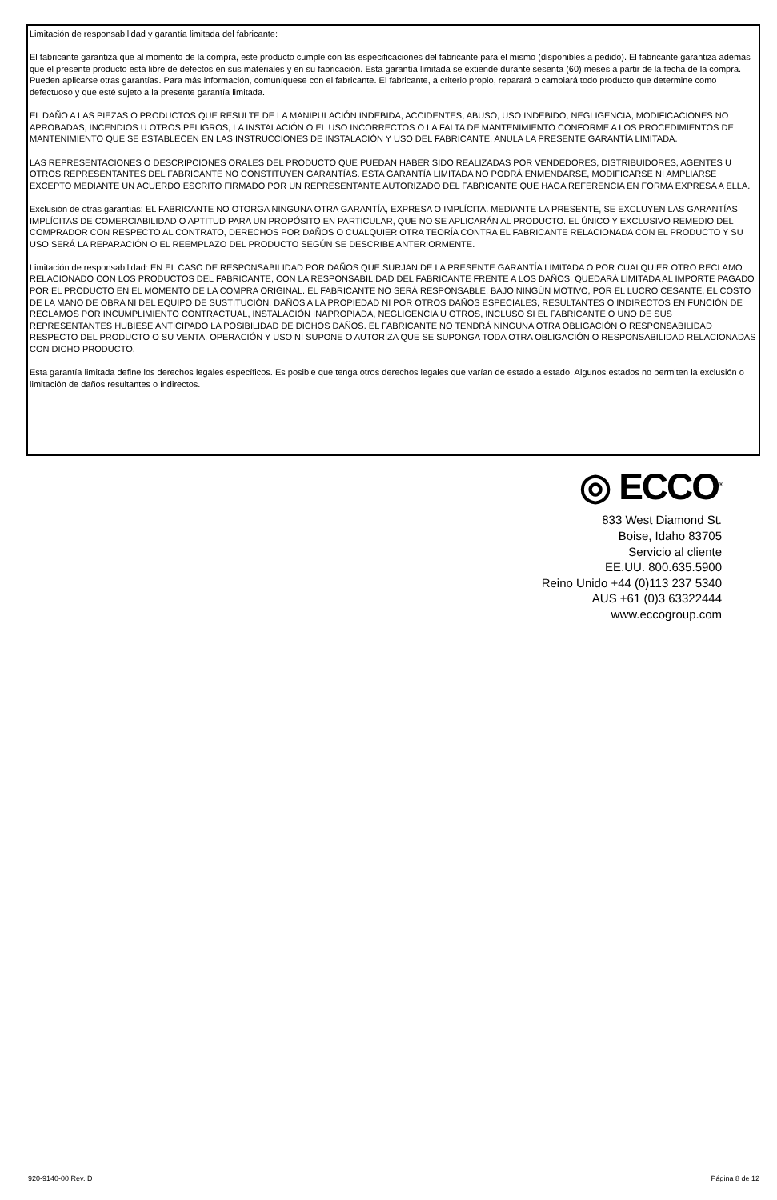Limitación de responsabilidad y garantía limitada del fabricante:
El fabricante garantiza que al momento de la compra, este producto cumple con las especificaciones del fabricante para el mismo (disponibles a pedido). El fabricante garantiza además que el presente producto está libre de defectos en sus materiales y en su fabricación. Esta garantía limitada se extiende durante sesenta (60) meses a partir de la fecha de la compra. Pueden aplicarse otras garantías. Para más información, comuníquese con el fabricante. El fabricante, a criterio propio, reparará o cambiará todo producto que determine como defectuoso y que esté sujeto a la presente garantía limitada.
EL DAÑO A LAS PIEZAS O PRODUCTOS QUE RESULTE DE LA MANIPULACIÓN INDEBIDA, ACCIDENTES, ABUSO, USO INDEBIDO, NEGLIGENCIA, MODIFICACIONES NO APROBADAS, INCENDIOS U OTROS PELIGROS, LA INSTALACIÓN O EL USO INCORRECTOS O LA FALTA DE MANTENIMIENTO CONFORME A LOS PROCEDIMIENTOS DE MANTENIMIENTO QUE SE ESTABLECEN EN LAS INSTRUCCIONES DE INSTALACIÓN Y USO DEL FABRICANTE, ANULA LA PRESENTE GARANTÍA LIMITADA.
LAS REPRESENTACIONES O DESCRIPCIONES ORALES DEL PRODUCTO QUE PUEDAN HABER SIDO REALIZADAS POR VENDEDORES, DISTRIBUIDORES, AGENTES U OTROS REPRESENTANTES DEL FABRICANTE NO CONSTITUYEN GARANTÍAS. ESTA GARANTÍA LIMITADA NO PODRÁ ENMENDARSE, MODIFICARSE NI AMPLIARSE EXCEPTO MEDIANTE UN ACUERDO ESCRITO FIRMADO POR UN REPRESENTANTE AUTORIZADO DEL FABRICANTE QUE HAGA REFERENCIA EN FORMA EXPRESA A ELLA.
Exclusión de otras garantías: EL FABRICANTE NO OTORGA NINGUNA OTRA GARANTÍA, EXPRESA O IMPLÍCITA. MEDIANTE LA PRESENTE, SE EXCLUYEN LAS GARANTÍAS IMPLÍCITAS DE COMERCIABILIDAD O APTITUD PARA UN PROPÓSITO EN PARTICULAR, QUE NO SE APLICARÁN AL PRODUCTO. EL ÚNICO Y EXCLUSIVO REMEDIO DEL COMPRADOR CON RESPECTO AL CONTRATO, DERECHOS POR DAÑOS O CUALQUIER OTRA TEORÍA CONTRA EL FABRICANTE RELACIONADA CON EL PRODUCTO Y SU USO SERÁ LA REPARACIÓN O EL REEMPLAZO DEL PRODUCTO SEGÚN SE DESCRIBE ANTERIORMENTE.
Limitación de responsabilidad: EN EL CASO DE RESPONSABILIDAD POR DAÑOS QUE SURJAN DE LA PRESENTE GARANTÍA LIMITADA O POR CUALQUIER OTRO RECLAMO RELACIONADO CON LOS PRODUCTOS DEL FABRICANTE, CON LA RESPONSABILIDAD DEL FABRICANTE FRENTE A LOS DAÑOS, QUEDARÁ LIMITADA AL IMPORTE PAGADO POR EL PRODUCTO EN EL MOMENTO DE LA COMPRA ORIGINAL. EL FABRICANTE NO SERÁ RESPONSABLE, BAJO NINGÚN MOTIVO, POR EL LUCRO CESANTE, EL COSTO DE LA MANO DE OBRA NI DEL EQUIPO DE SUSTITUCIÓN, DAÑOS A LA PROPIEDAD NI POR OTROS DAÑOS ESPECIALES, RESULTANTES O INDIRECTOS EN FUNCIÓN DE RECLAMOS POR INCUMPLIMIENTO CONTRACTUAL, INSTALACIÓN INAPROPIADA, NEGLIGENCIA U OTROS, INCLUSO SI EL FABRICANTE O UNO DE SUS REPRESENTANTES HUBIESE ANTICIPADO LA POSIBILIDAD DE DICHOS DAÑOS. EL FABRICANTE NO TENDRÁ NINGUNA OTRA OBLIGACIÓN O RESPONSABILIDAD RESPECTO DEL PRODUCTO O SU VENTA, OPERACIÓN Y USO NI SUPONE O AUTORIZA QUE SE SUPONGA TODA OTRA OBLIGACIÓN O RESPONSABILIDAD RELACIONADAS CON DICHO PRODUCTO.
Esta garantía limitada define los derechos legales específicos. Es posible que tenga otros derechos legales que varían de estado a estado. Algunos estados no permiten la exclusión o limitación de daños resultantes o indirectos.
◎ ECCO<sup>®</sup>
833 West Diamond St.
Boise, Idaho 83705
Servicio al cliente
EE.UU. 800.635.5900
Reino Unido +44 (0)113 237 5340
AUS +61 (0)3 63322444
www.eccogroup.com
920-9140-00 Rev. D Página 8 de 12